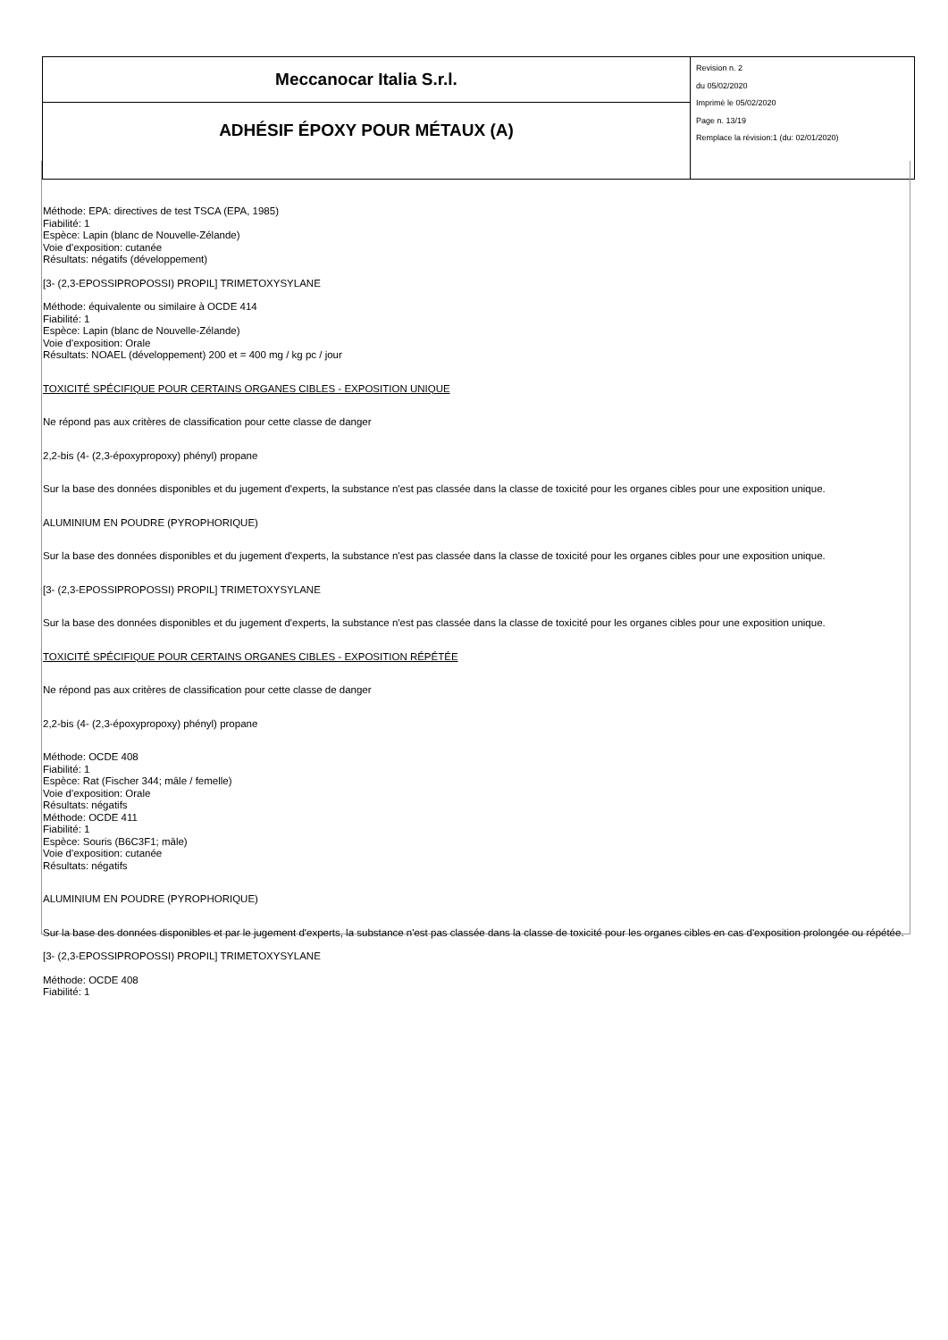| Meccanocar Italia S.r.l. | Revision n. 2 du 05/02/2020 Imprimè le 05/02/2020 Page n. 13/19 Remplace la révision:1 (du: 02/01/2020) |
| ADHÉSIF ÉPOXY POUR MÉTAUX (A) | |
Méthode: EPA: directives de test TSCA (EPA, 1985)
Fiabilité: 1
Espèce: Lapin (blanc de Nouvelle-Zélande)
Voie d'exposition: cutanée
Résultats: négatifs (développement)
[3- (2,3-EPOSSIPROPOSSI) PROPIL] TRIMETOXYSYLANE
Méthode: équivalente ou similaire à OCDE 414
Fiabilité: 1
Espèce: Lapin (blanc de Nouvelle-Zélande)
Voie d'exposition: Orale
Résultats: NOAEL (développement) 200 et = 400 mg / kg pc / jour
TOXICITÉ SPÉCIFIQUE POUR CERTAINS ORGANES CIBLES - EXPOSITION UNIQUE
Ne répond pas aux critères de classification pour cette classe de danger
2,2-bis (4- (2,3-époxypropoxy) phényl) propane
Sur la base des données disponibles et du jugement d'experts, la substance n'est pas classée dans la classe de toxicité pour les organes cibles pour une exposition unique.
ALUMINIUM EN POUDRE (PYROPHORIQUE)
Sur la base des données disponibles et du jugement d'experts, la substance n'est pas classée dans la classe de toxicité pour les organes cibles pour une exposition unique.
[3- (2,3-EPOSSIPROPOSSI) PROPIL] TRIMETOXYSYLANE
Sur la base des données disponibles et du jugement d'experts, la substance n'est pas classée dans la classe de toxicité pour les organes cibles pour une exposition unique.
TOXICITÉ SPÉCIFIQUE POUR CERTAINS ORGANES CIBLES - EXPOSITION RÉPÉTÉE
Ne répond pas aux critères de classification pour cette classe de danger
2,2-bis (4- (2,3-époxypropoxy) phényl) propane
Méthode: OCDE 408
Fiabilité: 1
Espèce: Rat (Fischer 344; mâle / femelle)
Voie d'exposition: Orale
Résultats: négatifs
Méthode: OCDE 411
Fiabilité: 1
Espèce: Souris (B6C3F1; mâle)
Voie d'exposition: cutanée
Résultats: négatifs
ALUMINIUM EN POUDRE (PYROPHORIQUE)
Sur la base des données disponibles et par le jugement d'experts, la substance n'est pas classée dans la classe de toxicité pour les organes cibles en cas d'exposition prolongée ou répétée.
[3- (2,3-EPOSSIPROPOSSI) PROPIL] TRIMETOXYSYLANE
Méthode: OCDE 408
Fiabilité: 1